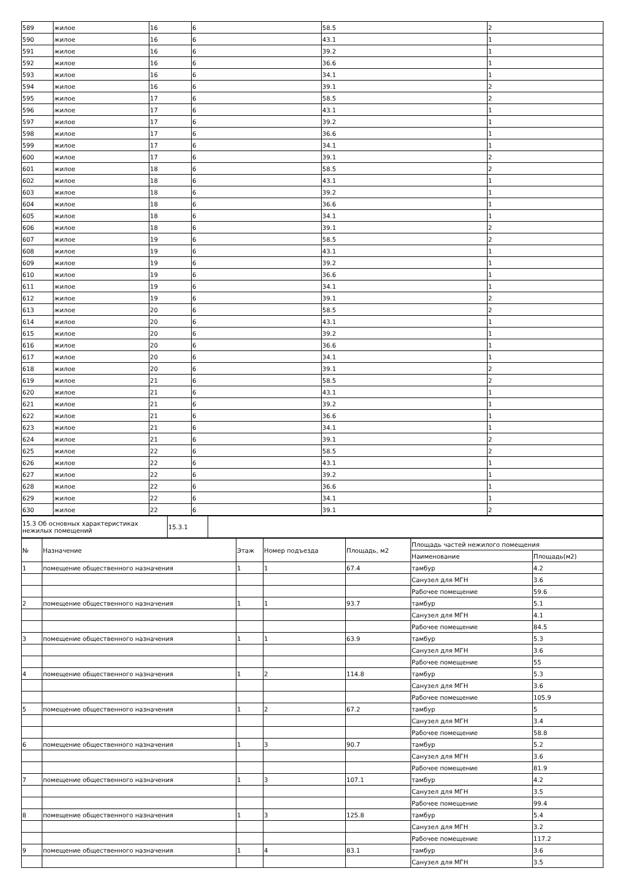| 589 | жилое | 16 | 6 | 58.5 | 2 |
| 590 | жилое | 16 | 6 | 43.1 | 1 |
| 591 | жилое | 16 | 6 | 39.2 | 1 |
| 592 | жилое | 16 | 6 | 36.6 | 1 |
| 593 | жилое | 16 | 6 | 34.1 | 1 |
| 594 | жилое | 16 | 6 | 39.1 | 2 |
| 595 | жилое | 17 | 6 | 58.5 | 2 |
| 596 | жилое | 17 | 6 | 43.1 | 1 |
| 597 | жилое | 17 | 6 | 39.2 | 1 |
| 598 | жилое | 17 | 6 | 36.6 | 1 |
| 599 | жилое | 17 | 6 | 34.1 | 1 |
| 600 | жилое | 17 | 6 | 39.1 | 2 |
| 601 | жилое | 18 | 6 | 58.5 | 2 |
| 602 | жилое | 18 | 6 | 43.1 | 1 |
| 603 | жилое | 18 | 6 | 39.2 | 1 |
| 604 | жилое | 18 | 6 | 36.6 | 1 |
| 605 | жилое | 18 | 6 | 34.1 | 1 |
| 606 | жилое | 18 | 6 | 39.1 | 2 |
| 607 | жилое | 19 | 6 | 58.5 | 2 |
| 608 | жилое | 19 | 6 | 43.1 | 1 |
| 609 | жилое | 19 | 6 | 39.2 | 1 |
| 610 | жилое | 19 | 6 | 36.6 | 1 |
| 611 | жилое | 19 | 6 | 34.1 | 1 |
| 612 | жилое | 19 | 6 | 39.1 | 2 |
| 613 | жилое | 20 | 6 | 58.5 | 2 |
| 614 | жилое | 20 | 6 | 43.1 | 1 |
| 615 | жилое | 20 | 6 | 39.2 | 1 |
| 616 | жилое | 20 | 6 | 36.6 | 1 |
| 617 | жилое | 20 | 6 | 34.1 | 1 |
| 618 | жилое | 20 | 6 | 39.1 | 2 |
| 619 | жилое | 21 | 6 | 58.5 | 2 |
| 620 | жилое | 21 | 6 | 43.1 | 1 |
| 621 | жилое | 21 | 6 | 39.2 | 1 |
| 622 | жилое | 21 | 6 | 36.6 | 1 |
| 623 | жилое | 21 | 6 | 34.1 | 1 |
| 624 | жилое | 21 | 6 | 39.1 | 2 |
| 625 | жилое | 22 | 6 | 58.5 | 2 |
| 626 | жилое | 22 | 6 | 43.1 | 1 |
| 627 | жилое | 22 | 6 | 39.2 | 1 |
| 628 | жилое | 22 | 6 | 36.6 | 1 |
| 629 | жилое | 22 | 6 | 34.1 | 1 |
| 630 | жилое | 22 | 6 | 39.1 | 2 |
| 15.3 Об основных характеристиках нежилых помещений | 15.3.1 | |
| № | Назначение | Этаж | Номер подъезда | Площадь, м2 | Площадь частей нежилого помещения | |
| --- | --- | --- | --- | --- | --- | --- |
| | | | | | Наименование | Площадь(м2) |
| 1 | помещение общественного назначения | 1 | 1 | 67.4 | тамбур | 4.2 |
| | | | | | Санузел для МГН | 3.6 |
| | | | | | Рабочее помещение | 59.6 |
| 2 | помещение общественного назначения | 1 | 1 | 93.7 | тамбур | 5.1 |
| | | | | | Санузел для МГН | 4.1 |
| | | | | | Рабочее помещение | 84.5 |
| 3 | помещение общественного назначения | 1 | 1 | 63.9 | тамбур | 5.3 |
| | | | | | Санузел для МГН | 3.6 |
| | | | | | Рабочее помещение | 55 |
| 4 | помещение общественного назначения | 1 | 2 | 114.8 | тамбур | 5.3 |
| | | | | | Санузел для МГН | 3.6 |
| | | | | | Рабочее помещение | 105.9 |
| 5 | помещение общественного назначения | 1 | 2 | 67.2 | тамбур | 5 |
| | | | | | Санузел для МГН | 3.4 |
| | | | | | Рабочее помещение | 58.8 |
| 6 | помещение общественного назначения | 1 | 3 | 90.7 | тамбур | 5.2 |
| | | | | | Санузел для МГН | 3.6 |
| | | | | | Рабочее помещение | 81.9 |
| 7 | помещение общественного назначения | 1 | 3 | 107.1 | тамбур | 4.2 |
| | | | | | Санузел для МГН | 3.5 |
| | | | | | Рабочее помещение | 99.4 |
| 8 | помещение общественного назначения | 1 | 3 | 125.8 | тамбур | 5.4 |
| | | | | | Санузел для МГН | 3.2 |
| | | | | | Рабочее помещение | 117.2 |
| 9 | помещение общественного назначения | 1 | 4 | 83.1 | тамбур | 3.6 |
| | | | | | Санузел для МГН | 3.5 |